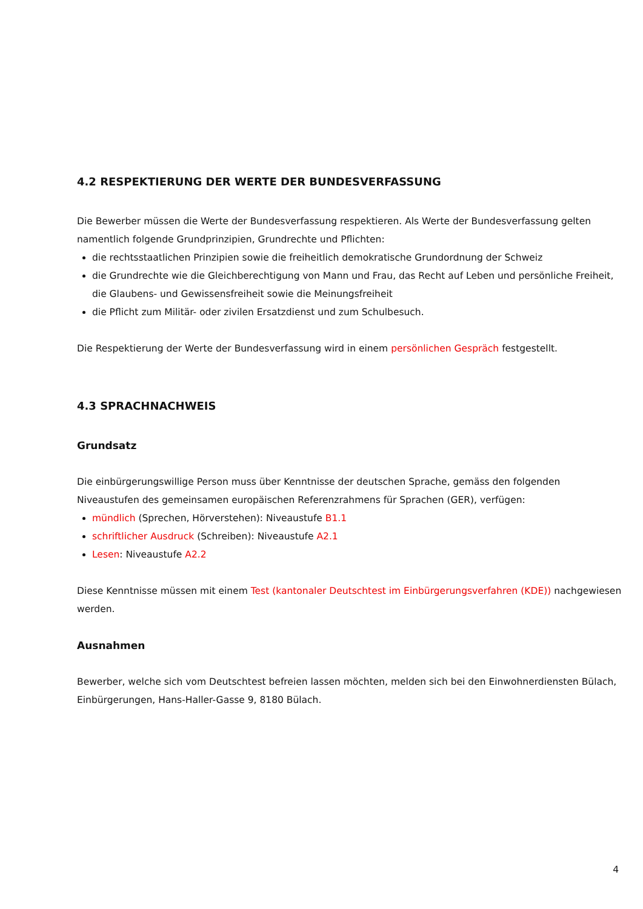4.2 RESPEKTIERUNG DER WERTE DER BUNDESVERFASSUNG
Die Bewerber müssen die Werte der Bundesverfassung respektieren. Als Werte der Bundesverfassung gelten nament­lich folgende Grundprinzipien, Grundrechte und Pflichten:
die rechtsstaatlichen Prinzipien sowie die freiheitlich demokratische Grundordnung der Schweiz
die Grundrechte wie die Gleichberechtigung von Mann und Frau, das Recht auf Leben und persönliche Freiheit, die Glaubens- und Gewissensfreiheit sowie die Meinungsfreiheit
die Pflicht zum Militär- oder zivilen Ersatzdienst und zum Schulbesuch.
Die Respektierung der Werte der Bundesverfassung wird in einem persönlichen Gespräch festgestellt.
4.3 SPRACHNACHWEIS
Grundsatz
Die einbürgerungswillige Person muss über Kenntnisse der deutschen Sprache, gemäss den folgenden Niveaustufen des gemeinsamen europäischen Referenzrahmens für Sprachen (GER), verfügen:
mündlich (Sprechen, Hörverstehen): Niveaustufe B1.1
schriftlicher Ausdruck (Schreiben): Niveaustufe A2.1
Lesen: Niveaustufe A2.2
Diese Kenntnisse müssen mit einem Test (kantonaler Deutschtest im Einbürgerungsverfahren (KDE)) nachgewiesen werden.
Ausnahmen
Bewerber, welche sich vom Deutschtest befreien lassen möchten, melden sich bei den Einwohnerdiensten Bülach, Einbürgerungen, Hans-Haller-Gasse 9, 8180 Bülach.
4